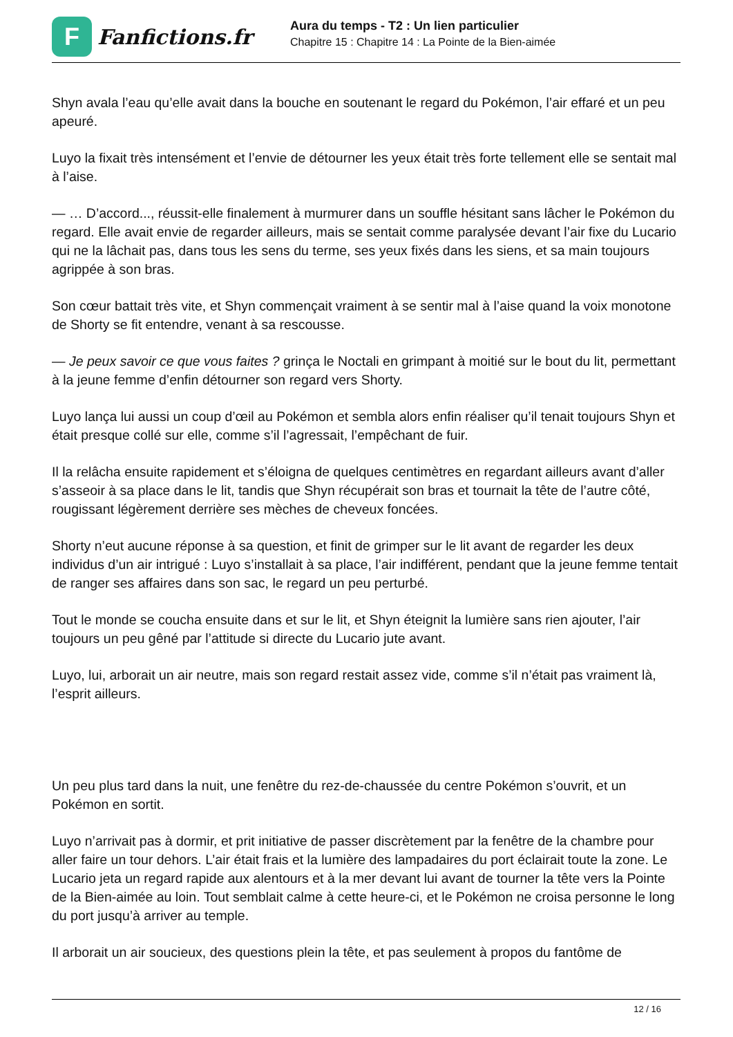F
Fanfictions.fr
Aura du temps - T2 : Un lien particulier
Chapitre 15 : Chapitre 14 : La Pointe de la Bien-aimée
Shyn avala l’eau qu’elle avait dans la bouche en soutenant le regard du Pokémon, l’air effaré et un peu apeuré.
Luyo la fixait très intensément et l’envie de détourner les yeux était très forte tellement elle se sentait mal à l’aise.
— … D’accord..., réussit-elle finalement à murmurer dans un souffle hésitant sans lâcher le Pokémon du regard. Elle avait envie de regarder ailleurs, mais se sentait comme paralysée devant l’air fixe du Lucario qui ne la lâchait pas, dans tous les sens du terme, ses yeux fixés dans les siens, et sa main toujours agrippée à son bras.
Son cœur battait très vite, et Shyn commençait vraiment à se sentir mal à l’aise quand la voix monotone de Shorty se fit entendre, venant à sa rescousse.
— Je peux savoir ce que vous faites ? grinça le Noctali en grimpant à moitié sur le bout du lit, permettant à la jeune femme d’enfin détourner son regard vers Shorty.
Luyo lança lui aussi un coup d’œil au Pokémon et sembla alors enfin réaliser qu’il tenait toujours Shyn et était presque collé sur elle, comme s’il l’agressait, l’empêchant de fuir.
Il la relâcha ensuite rapidement et s’éloigna de quelques centimètres en regardant ailleurs avant d’aller s’asseoir à sa place dans le lit, tandis que Shyn récupérait son bras et tournait la tête de l’autre côté, rougissant légèrement derrière ses mèches de cheveux foncées.
Shorty n’eut aucune réponse à sa question, et finit de grimper sur le lit avant de regarder les deux individus d’un air intrigué : Luyo s’installait à sa place, l’air indifférent, pendant que la jeune femme tentait de ranger ses affaires dans son sac, le regard un peu perturbé.
Tout le monde se coucha ensuite dans et sur le lit, et Shyn éteignit la lumière sans rien ajouter, l’air toujours un peu gêné par l’attitude si directe du Lucario jute avant.
Luyo, lui, arborait un air neutre, mais son regard restait assez vide, comme s’il n’était pas vraiment là, l’esprit ailleurs.
Un peu plus tard dans la nuit, une fenêtre du rez-de-chaussée du centre Pokémon s’ouvrit, et un Pokémon en sortit.
Luyo n’arrivait pas à dormir, et prit initiative de passer discrètement par la fenêtre de la chambre pour aller faire un tour dehors. L’air était frais et la lumière des lampadaires du port éclairait toute la zone. Le Lucario jeta un regard rapide aux alentours et à la mer devant lui avant de tourner la tête vers la Pointe de la Bien-aimée au loin. Tout semblait calme à cette heure-ci, et le Pokémon ne croisa personne le long du port jusqu’à arriver au temple.
Il arborait un air soucieux, des questions plein la tête, et pas seulement à propos du fantôme de
12 / 16